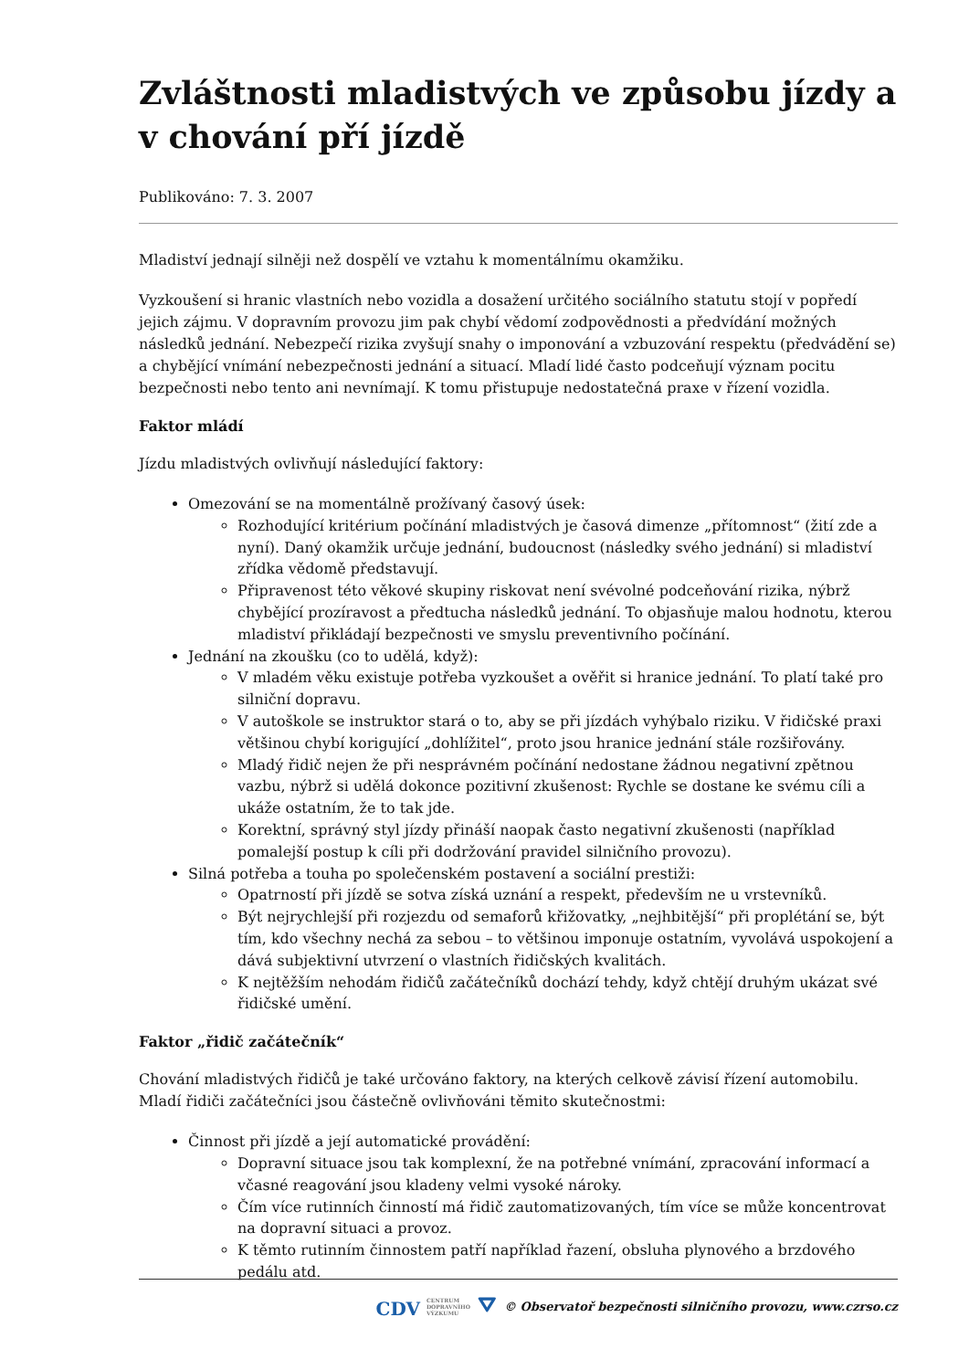Zvláštnosti mladistvých ve způsobu jízdy a v chování pří jízdě
Publikováno: 7. 3. 2007
Mladiství jednají silněji než dospělí ve vztahu k momentálnímu okamžiku.
Vyzkoušení si hranic vlastních nebo vozidla a dosažení určitého sociálního statutu stojí v popředí jejich zájmu. V dopravním provozu jim pak chybí vědomí zodpovědnosti a předvídání možných následků jednání. Nebezpečí rizika zvyšují snahy o imponování a vzbuzování respektu (předvádění se) a chybějící vnímání nebezpečnosti jednání a situací. Mladí lidé často podceňují význam pocitu bezpečnosti nebo tento ani nevnímají. K tomu přistupuje nedostatečná praxe v řízení vozidla.
Faktor mládí
Jízdu mladistvých ovlivňují následující faktory:
Omezování se na momentálně prožívaný časový úsek:
Rozhodující kritérium počínání mladistvých je časová dimenze „přítomnost“ (žití zde a nyní). Daný okamžik určuje jednání, budoucnost (následky svého jednání) si mladiství zřídka vědomě představují.
Připravenost této věkové skupiny riskovat není svévolné podceňování rizika, nýbrž chybějící prozíravost a předtucha následků jednání. To objasňuje malou hodnotu, kterou mladiství přikládají bezpečnosti ve smyslu preventivního počínání.
Jednání na zkoušku (co to udělá, když):
V mladém věku existuje potřeba vyzkoušet a ověřit si hranice jednání. To platí také pro silniční dopravu.
V autoškole se instruktor stará o to, aby se při jízdách vyhýbalo riziku. V řidičské praxi většinou chybí korigující „dohlížitel“, proto jsou hranice jednání stále rozšiřovány.
Mladý řidič nejen že při nesprávném počínání nedostane žádnou negativní zpětnou vazbu, nýbrž si udělá dokonce pozitivní zkušenost: Rychle se dostane ke svému cíli a ukáže ostatním, že to tak jde.
Korektní, správný styl jízdy přináší naopak často negativní zkušenosti (například pomalejší postup k cíli při dodržování pravidel silničního provozu).
Silná potřeba a touha po společenském postavení a sociální prestiži:
Opatrností při jízdě se sotva získá uznání a respekt, především ne u vrstevníků.
Být nejrychlejší při rozjezdu od semaforů křižovatky, „nejhbitější“ při proplétání se, být tím, kdo všechny nechá za sebou – to většinou imponuje ostatním, vyvolává uspokojení a dává subjektivní utvrzení o vlastních řidičských kvalitách.
K nejtěžším nehodám řidičů začátečníků dochází tehdy, když chtějí druhým ukázat své řidičské umění.
Faktor „řidič začátečník“
Chování mladistvých řidičů je také určováno faktory, na kterých celkově závisí řízení automobilu. Mladí řidiči začátečníci jsou částečně ovlivňováni těmito skutečnostmi:
Činnost při jízdě a její automatické provádění:
Dopravní situace jsou tak komplexní, že na potřebné vnímání, zpracování informací a včasné reagování jsou kladeny velmi vysoké nároky.
Čím více rutinních činností má řidič zautomatizovaných, tím více se může koncentrovat na dopravní situaci a provoz.
K těmto rutinním činnostem patří například řazení, obsluha plynového a brzdového pedálu atd.
CDV CENTRUM
DOPRAVNÍHO
VÝZKUMU ⛛ © Observatoř bezpečnosti silničního provozu, www.czrso.cz